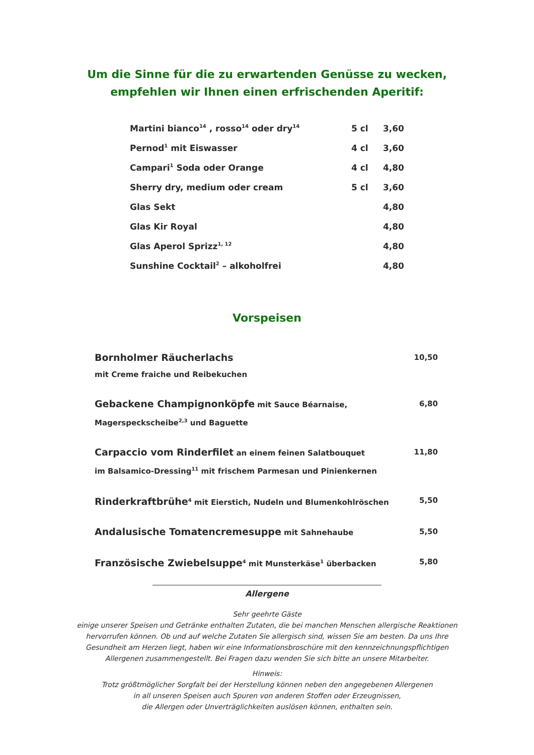Um die Sinne für die zu erwartenden Genüsse zu wecken,
empfehlen wir Ihnen einen erfrischenden Aperitif:
| Martini bianco<sup>14</sup> , rosso<sup>14</sup> oder dry<sup>14</sup> | 5 cl | 3,60 |
| Pernod<sup>1</sup> mit Eiswasser | 4 cl | 3,60 |
| Campari<sup>1</sup> Soda oder Orange | 4 cl | 4,80 |
| Sherry dry, medium oder cream | 5 cl | 3,60 |
| Glas Sekt | | 4,80 |
| Glas Kir Royal | | 4,80 |
| Glas Aperol Sprizz<sup>1, 12</sup> | | 4,80 |
| Sunshine Cocktail<sup>2</sup> – alkoholfrei | | 4,80 |
Vorspeisen
| Bornholmer Räucherlachs mit Creme fraiche und Reibekuchen | 10,50 |
| Gebackene Champignonköpfe mit Sauce Béarnaise, Magerspeckscheibe<sup>2,3</sup> und Baguette | 6,80 |
| Carpaccio vom Rinderfilet an einem feinen Salatbouquet im Balsamico-Dressing<sup>11</sup> mit frischem Parmesan und Pinienkernen | 11,80 |
| Rinderkraftbrühe<sup>4</sup> mit Eierstich, Nudeln und Blumenkohlröschen | 5,50 |
| Andalusische Tomatencremesuppe mit Sahnehaube | 5,50 |
| Französische Zwiebelsuppe<sup>4</sup> mit Munsterkäse<sup>1</sup> überbacken | 5,80 |
Allergene
Sehr geehrte Gäste
einige unserer Speisen und Getränke enthalten Zutaten, die bei manchen Menschen allergische Reaktionen
hervorrufen können. Ob und auf welche Zutaten Sie allergisch sind, wissen Sie am besten. Da uns Ihre
Gesundheit am Herzen liegt, haben wir eine Informationsbroschüre mit den kennzeichnungspflichtigen
Allergenen zusammengestellt. Bei Fragen dazu wenden Sie sich bitte an unsere Mitarbeiter.
Hinweis:
Trotz größtmöglicher Sorgfalt bei der Herstellung können neben den angegebenen Allergenen
in all unseren Speisen auch Spuren von anderen Stoffen oder Erzeugnissen,
die Allergen oder Unverträglichkeiten auslösen können, enthalten sein.